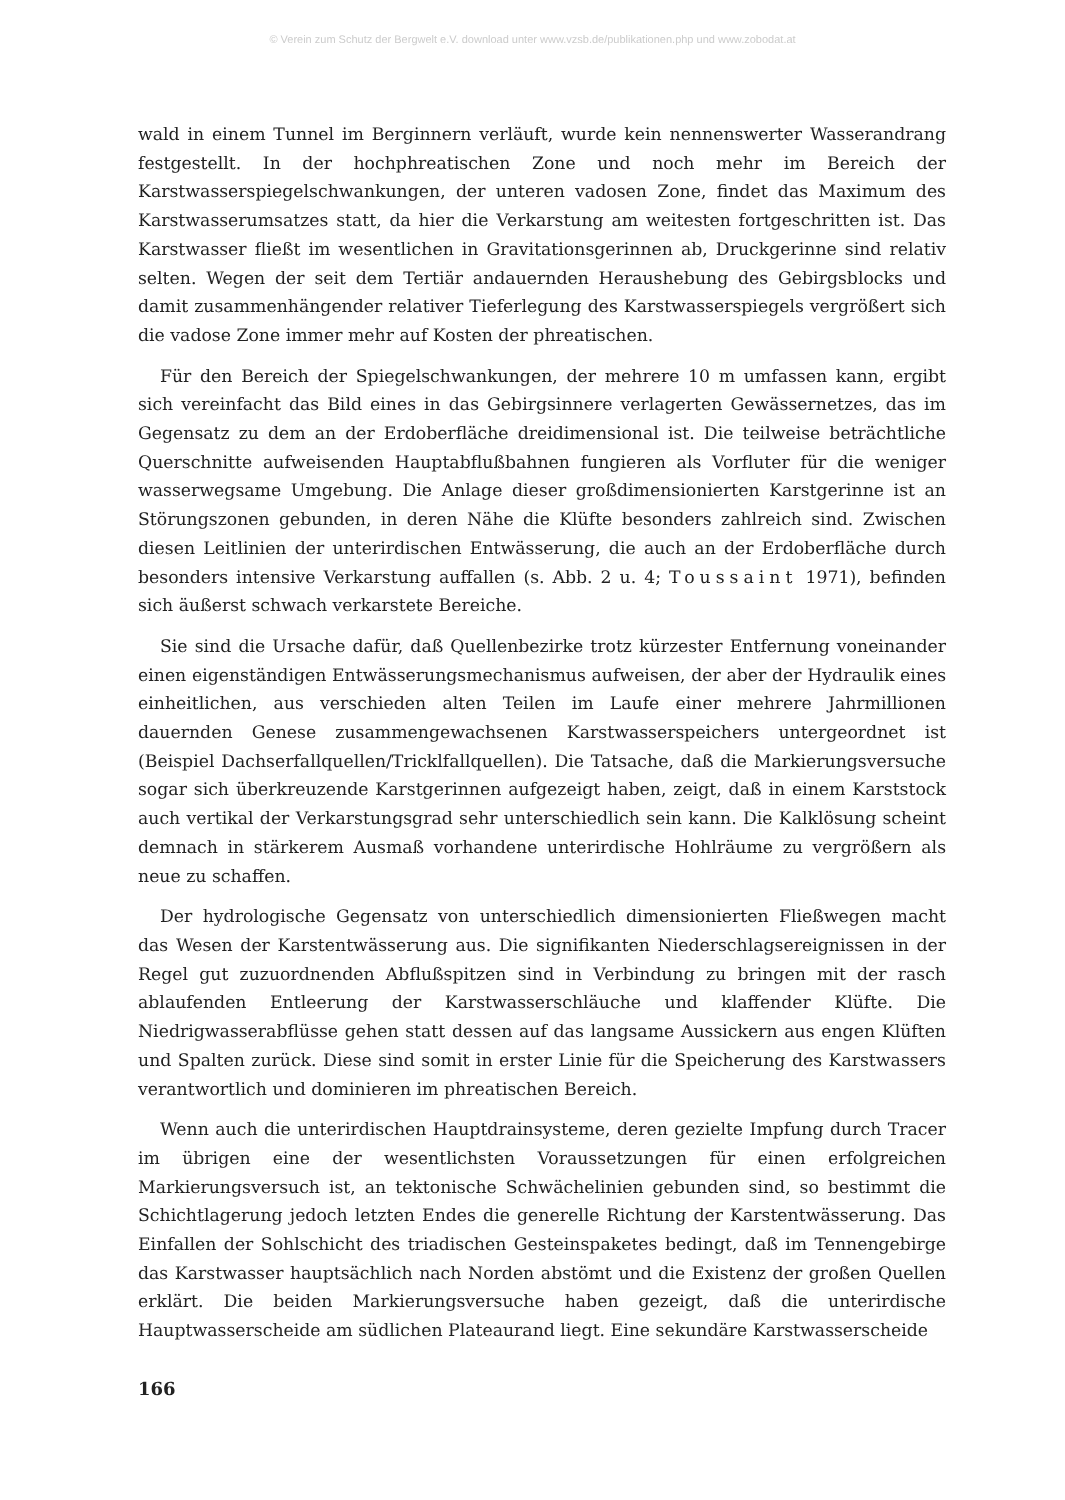© Verein zum Schutz der Bergwelt e.V. download unter www.vzsb.de/publikationen.php und www.zobodat.at
wald in einem Tunnel im Berginnern verläuft, wurde kein nennenswerter Wasserandrang festgestellt. In der hochphreatischen Zone und noch mehr im Bereich der Karstwasserspiegelschwankungen, der unteren vadosen Zone, findet das Maximum des Karstwasserumsatzes statt, da hier die Verkarstung am weitesten fortgeschritten ist. Das Karstwasser fließt im wesentlichen in Gravitationsgerinnen ab, Druckgerinne sind relativ selten. Wegen der seit dem Tertiär andauernden Heraushebung des Gebirgsblocks und damit zusammenhängender relativer Tieferlegung des Karstwasserspiegels vergrößert sich die vadose Zone immer mehr auf Kosten der phreatischen.
Für den Bereich der Spiegelschwankungen, der mehrere 10 m umfassen kann, ergibt sich vereinfacht das Bild eines in das Gebirgsinnere verlagerten Gewässernetzes, das im Gegensatz zu dem an der Erdoberfläche dreidimensional ist. Die teilweise beträchtliche Querschnitte aufweisenden Hauptabflußbahnen fungieren als Vorfluter für die weniger wasserwegsame Umgebung. Die Anlage dieser großdimensionierten Karstgerinne ist an Störungszonen gebunden, in deren Nähe die Klüfte besonders zahlreich sind. Zwischen diesen Leitlinien der unterirdischen Entwässerung, die auch an der Erdoberfläche durch besonders intensive Verkarstung auffallen (s. Abb. 2 u. 4; Toussaint 1971), befinden sich äußerst schwach verkarstete Bereiche.
Sie sind die Ursache dafür, daß Quellenbezirke trotz kürzester Entfernung voneinander einen eigenständigen Entwässerungsmechanismus aufweisen, der aber der Hydraulik eines einheitlichen, aus verschieden alten Teilen im Laufe einer mehrere Jahrmillionen dauernden Genese zusammengewachsenen Karstwasserspeichers untergeordnet ist (Beispiel Dachserfallquellen/Tricklfallquellen). Die Tatsache, daß die Markierungsversuche sogar sich überkreuzende Karstgerinnen aufgezeigt haben, zeigt, daß in einem Karststock auch vertikal der Verkarstungsgrad sehr unterschiedlich sein kann. Die Kalklösung scheint demnach in stärkerem Ausmaß vorhandene unterirdische Hohlräume zu vergrößern als neue zu schaffen.
Der hydrologische Gegensatz von unterschiedlich dimensionierten Fließwegen macht das Wesen der Karstentwässerung aus. Die signifikanten Niederschlagsereignissen in der Regel gut zuzuordnenden Abflußspitzen sind in Verbindung zu bringen mit der rasch ablaufenden Entleerung der Karstwasserschläuche und klaffender Klüfte. Die Niedrigwasserabflüsse gehen statt dessen auf das langsame Aussickern aus engen Klüften und Spalten zurück. Diese sind somit in erster Linie für die Speicherung des Karstwassers verantwortlich und dominieren im phreatischen Bereich.
Wenn auch die unterirdischen Hauptdrainsysteme, deren gezielte Impfung durch Tracer im übrigen eine der wesentlichsten Voraussetzungen für einen erfolgreichen Markierungsversuch ist, an tektonische Schwächelinien gebunden sind, so bestimmt die Schichtlagerung jedoch letzten Endes die generelle Richtung der Karstentwässerung. Das Einfallen der Sohlschicht des triadischen Gesteinspaketes bedingt, daß im Tennengebirge das Karstwasser hauptsächlich nach Norden abstömt und die Existenz der großen Quellen erklärt. Die beiden Markierungsversuche haben gezeigt, daß die unterirdische Hauptwasserscheide am südlichen Plateaurand liegt. Eine sekundäre Karstwasserscheide
166